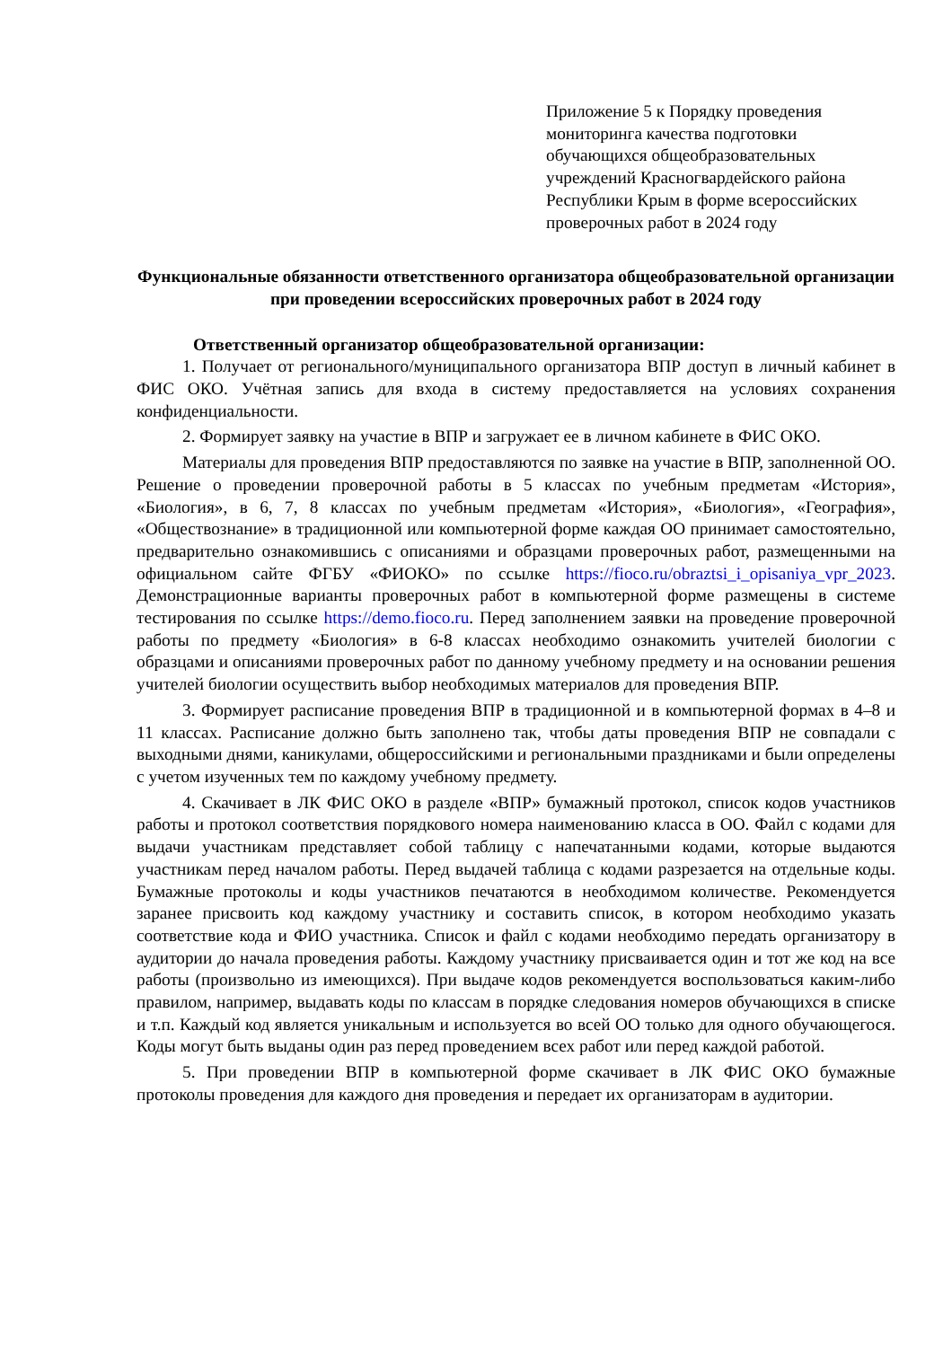Приложение 5 к Порядку проведения мониторинга качества подготовки обучающихся общеобразовательных учреждений Красногвардейского района Республики Крым в форме всероссийских проверочных работ в 2024 году
Функциональные обязанности ответственного организатора общеобразовательной организации при проведении всероссийских проверочных работ в 2024 году
Ответственный организатор общеобразовательной организации:
1. Получает от регионального/муниципального организатора ВПР доступ в личный кабинет в ФИС ОКО. Учётная запись для входа в систему предоставляется на условиях сохранения конфиденциальности.
2. Формирует заявку на участие в ВПР и загружает ее в личном кабинете в ФИС ОКО.
Материалы для проведения ВПР предоставляются по заявке на участие в ВПР, заполненной ОО. Решение о проведении проверочной работы в 5 классах по учебным предметам «История», «Биология», в 6, 7, 8 классах по учебным предметам «История», «Биология», «География», «Обществознание» в традиционной или компьютерной форме каждая ОО принимает самостоятельно, предварительно ознакомившись с описаниями и образцами проверочных работ, размещенными на официальном сайте ФГБУ «ФИОКО» по ссылке https://fioco.ru/obraztsi_i_opisaniya_vpr_2023. Демонстрационные варианты проверочных работ в компьютерной форме размещены в системе тестирования по ссылке https://demo.fioco.ru. Перед заполнением заявки на проведение проверочной работы по предмету «Биология» в 6-8 классах необходимо ознакомить учителей биологии с образцами и описаниями проверочных работ по данному учебному предмету и на основании решения учителей биологии осуществить выбор необходимых материалов для проведения ВПР.
3. Формирует расписание проведения ВПР в традиционной и в компьютерной формах в 4–8 и 11 классах. Расписание должно быть заполнено так, чтобы даты проведения ВПР не совпадали с выходными днями, каникулами, общероссийскими и региональными праздниками и были определены с учетом изученных тем по каждому учебному предмету.
4. Скачивает в ЛК ФИС ОКО в разделе «ВПР» бумажный протокол, список кодов участников работы и протокол соответствия порядкового номера наименованию класса в ОО. Файл с кодами для выдачи участникам представляет собой таблицу с напечатанными кодами, которые выдаются участникам перед началом работы. Перед выдачей таблица с кодами разрезается на отдельные коды. Бумажные протоколы и коды участников печатаются в необходимом количестве. Рекомендуется заранее присвоить код каждому участнику и составить список, в котором необходимо указать соответствие кода и ФИО участника. Список и файл с кодами необходимо передать организатору в аудитории до начала проведения работы. Каждому участнику присваивается один и тот же код на все работы (произвольно из имеющихся). При выдаче кодов рекомендуется воспользоваться каким-либо правилом, например, выдавать коды по классам в порядке следования номеров обучающихся в списке и т.п. Каждый код является уникальным и используется во всей ОО только для одного обучающегося. Коды могут быть выданы один раз перед проведением всех работ или перед каждой работой.
5. При проведении ВПР в компьютерной форме скачивает в ЛК ФИС ОКО бумажные протоколы проведения для каждого дня проведения и передает их организаторам в аудитории.